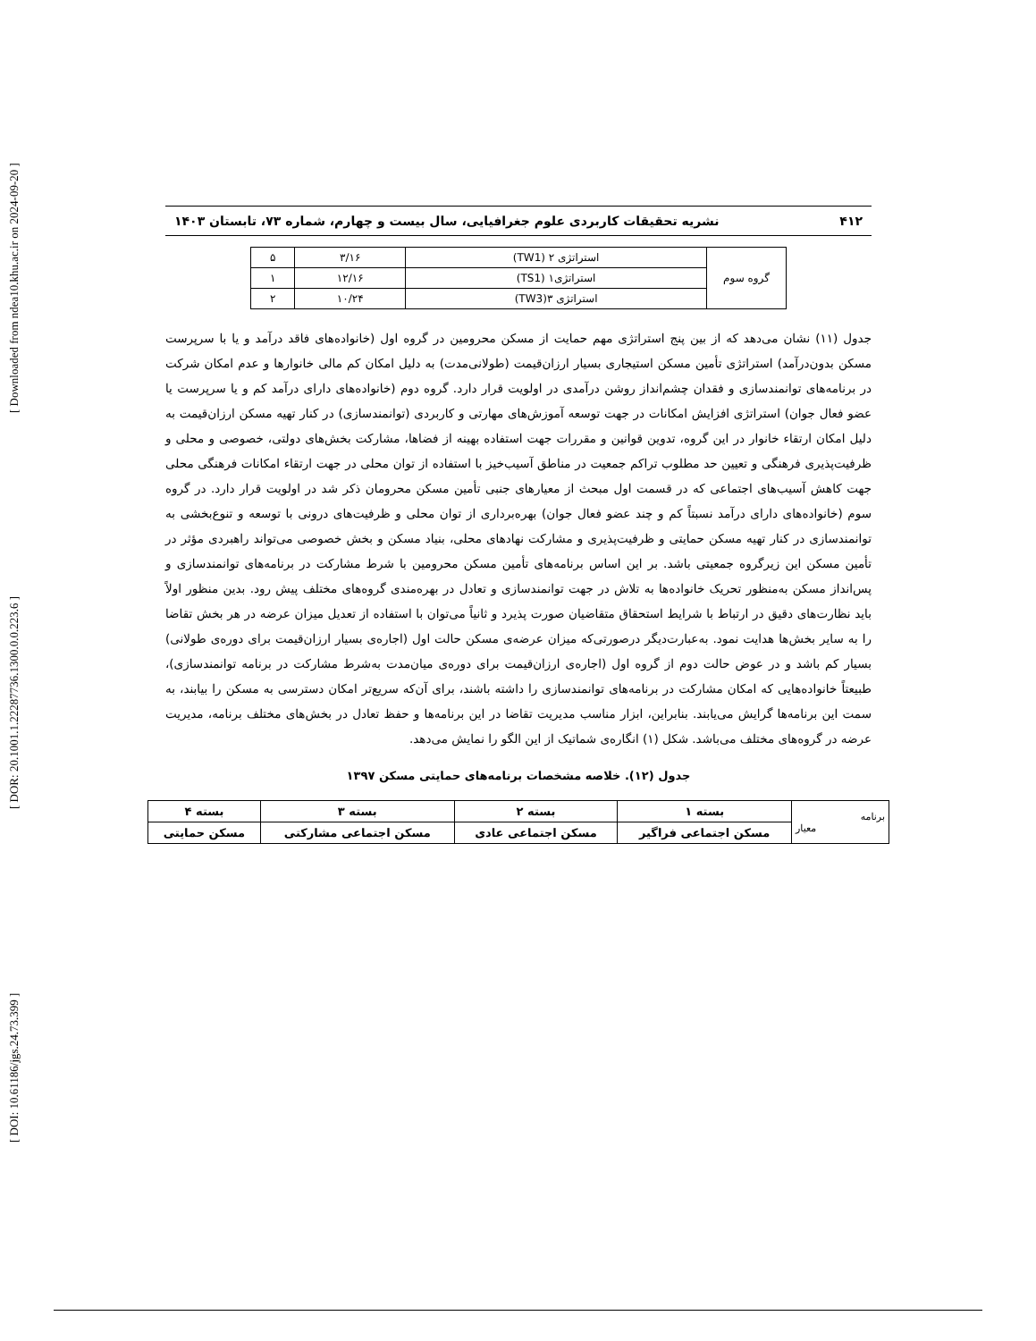[ DOI: 10.61186/jgs.24.73.399 ] [ DOR: 20.1001.1.22287736.1300.0.0.223.6 ] [ Downloaded from ndea10.khu.ac.ir on 2024-09-20 ]
۴۱۲ نشریه تحقیقات کاربردی علوم جغرافیایی، سال بیست و چهارم، شماره ۷۳، تابستان ۱۴۰۳
| گروه سوم | استراتژی ۲ (TW1) | ۳/۱۶ | ۵ |
| | استراتژی۱ (TS1) | ۱۲/۱۶ | ۱ |
| | استراتژی ۳(TW3) | ۱۰/۲۴ | ۲ |
جدول (۱۱) نشان می‌دهد که از بین پنج استراتژی مهم حمایت از مسکن محرومین در گروه اول (خانواده‌های فاقد درآمد و یا با سرپرست مسکن بدون‌درآمد) استراتژی تأمین مسکن استیجاری بسیار ارزان‌قیمت (طولانی‌مدت) به دلیل امکان کم مالی خانوارها و عدم امکان شرکت در برنامه‌های توانمندسازی و فقدان چشم‌انداز روشن درآمدی در اولویت قرار دارد. گروه دوم (خانواده‌های دارای درآمد کم و یا سرپرست یا عضو فعال جوان) استراتژی افزایش امکانات در جهت توسعه آموزش‌های مهارتی و کاربردی (توانمندسازی) در کنار تهیه مسکن ارزان‌قیمت به دلیل امکان ارتقاء خانوار در این گروه، تدوین قوانین و مقررات جهت استفاده بهینه از فضاها، مشارکت بخش‌های دولتی، خصوصی و محلی و ظرفیت‌پذیری فرهنگی و تعیین حد مطلوب تراکم جمعیت در مناطق آسیب‌خیز با استفاده از توان محلی در جهت ارتقاء امکانات فرهنگی محلی جهت کاهش آسیب‌های اجتماعی که در قسمت اول مبحث از معیارهای جنبی تأمین مسکن محرومان ذکر شد در اولویت قرار دارد. در گروه سوم (خانواده‌های دارای درآمد نسبتاً کم و چند عضو فعال جوان) بهره‌برداری از توان محلی و ظرفیت‌های درونی با توسعه و تنوع‌بخشی به توانمندسازی در کنار تهیه مسکن حمایتی و ظرفیت‌پذیری و مشارکت نهادهای محلی، بنیاد مسکن و بخش خصوصی می‌تواند راهبردی مؤثر در تأمین مسکن این زیرگروه جمعیتی باشد. بر این اساس برنامه‌های تأمین مسکن محرومین با شرط مشارکت در برنامه‌های توانمندسازی و پس‌انداز مسکن به‌منظور تحریک خانواده‌ها به تلاش در جهت توانمندسازی و تعادل در بهره‌مندی گروه‌های مختلف پیش رود. بدین منظور اولاً باید نظارت‌های دقیق در ارتباط با شرایط استحقاق متقاضیان صورت پذیرد و ثانیاً می‌توان با استفاده از تعدیل میزان عرضه در هر بخش تقاضا را به سایر بخش‌ها هدایت نمود. به‌عبارت‌دیگر درصورتی‌که میزان عرضه‌ی مسکن حالت اول (اجاره‌ی بسیار ارزان‌قیمت برای دوره‌ی طولانی) بسیار کم باشد و در عوض حالت دوم از گروه اول (اجاره‌ی ارزان‌قیمت برای دوره‌ی میان‌مدت به‌شرط مشارکت در برنامه توانمندسازی)، طبیعتاً خانواده‌هایی که امکان مشارکت در برنامه‌های توانمندسازی را داشته باشند، برای آن‌که سریع‌تر امکان دسترسی به مسکن را بیابند، به سمت این برنامه‌ها گرایش می‌یابند. بنابراین، ابزار مناسب مدیریت تقاضا در این برنامه‌ها و حفظ تعادل در بخش‌های مختلف برنامه، مدیریت عرضه در گروه‌های مختلف می‌باشد. شکل (۱) انگاره‌ی شماتیک از این الگو را نمایش می‌دهد.
جدول (۱۲). خلاصه مشخصات برنامه‌های حمایتی مسکن ۱۳۹۷
| برنامه معیار | بسته ۱ | بسته ۲ | بسته ۳ | بسته ۴ |
| | مسکن اجتماعی فراگیر | مسکن اجتماعی عادی | مسکن اجتماعی مشارکتی | مسکن حمایتی |